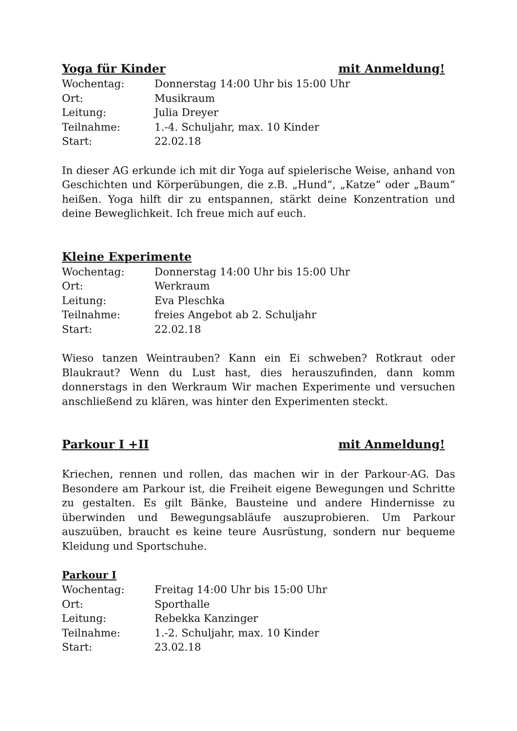Yoga für Kinder mit Anmeldung!
Wochentag: Donnerstag 14:00 Uhr bis 15:00 Uhr
Ort: Musikraum
Leitung: Julia Dreyer
Teilnahme: 1.-4. Schuljahr, max. 10 Kinder
Start: 22.02.18
In dieser AG erkunde ich mit dir Yoga auf spielerische Weise, anhand von Geschichten und Körperübungen, die z.B. „Hund“, „Katze“ oder „Baum“ heißen. Yoga hilft dir zu entspannen, stärkt deine Konzentration und deine Beweglichkeit. Ich freue mich auf euch.
Kleine Experimente
Wochentag: Donnerstag 14:00 Uhr bis 15:00 Uhr
Ort: Werkraum
Leitung: Eva Pleschka
Teilnahme: freies Angebot ab 2. Schuljahr
Start: 22.02.18
Wieso tanzen Weintrauben? Kann ein Ei schweben? Rotkraut oder Blaukraut? Wenn du Lust hast, dies herauszufinden, dann komm donnerstags in den Werkraum Wir machen Experimente und versuchen anschließend zu klären, was hinter den Experimenten steckt.
Parkour I +II mit Anmeldung!
Kriechen, rennen und rollen, das machen wir in der Parkour-AG. Das Besondere am Parkour ist, die Freiheit eigene Bewegungen und Schritte zu gestalten. Es gilt Bänke, Bausteine und andere Hindernisse zu überwinden und Bewegungsabläufe auszuprobieren. Um Parkour auszuüben, braucht es keine teure Ausrüstung, sondern nur bequeme Kleidung und Sportschuhe.
Parkour I
Wochentag: Freitag 14:00 Uhr bis 15:00 Uhr
Ort: Sporthalle
Leitung: Rebekka Kanzinger
Teilnahme: 1.-2. Schuljahr, max. 10 Kinder
Start: 23.02.18